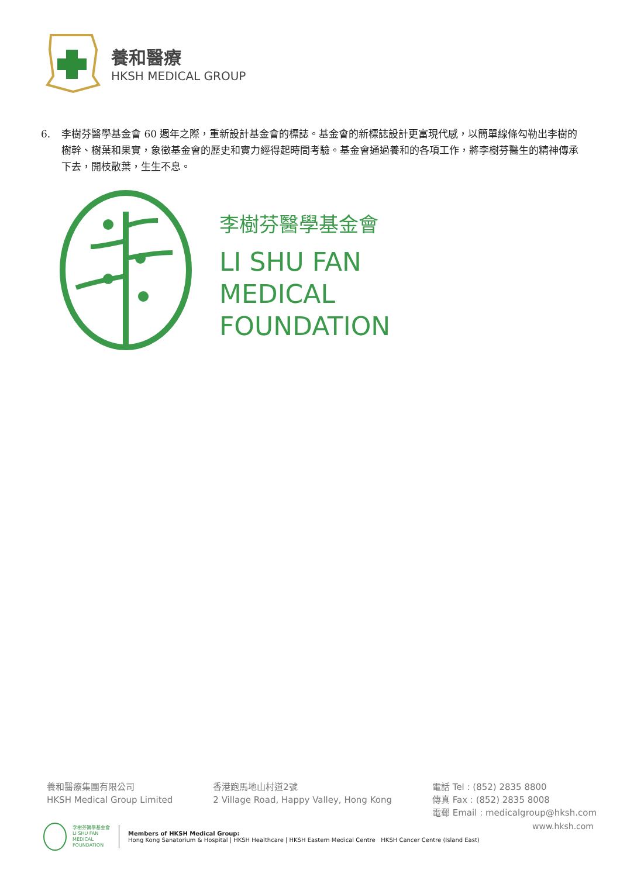養和醫療
HKSH MEDICAL GROUP
6. 李樹芬醫學基金會 60 週年之際，重新設計基金會的標誌。基金會的新標誌設計更富現代感，以簡單線條勾勒出李樹的樹幹、樹葉和果實，象徵基金會的歷史和實力經得起時間考驗。基金會通過養和的各項工作，將李樹芬醫生的精神傳承下去，開枝散葉，生生不息。
李樹芬醫學基金會
LI SHU FAN
MEDICAL
FOUNDATION
養和醫療集團有限公司
HKSH Medical Group Limited
香港跑馬地山村道2號
2 Village Road, Happy Valley, Hong Kong
電話 Tel : (852) 2835 8800
傳真 Fax : (852) 2835 8008
電郵 Email : medicalgroup@hksh.com
李樹芬醫學基金會
LI SHU FAN
MEDICAL
FOUNDATION
Members of HKSH Medical Group:
Hong Kong Sanatorium & Hospital | HKSH Healthcare | HKSH Eastern Medical Centre HKSH Cancer Centre (Island East)
www.hksh.com